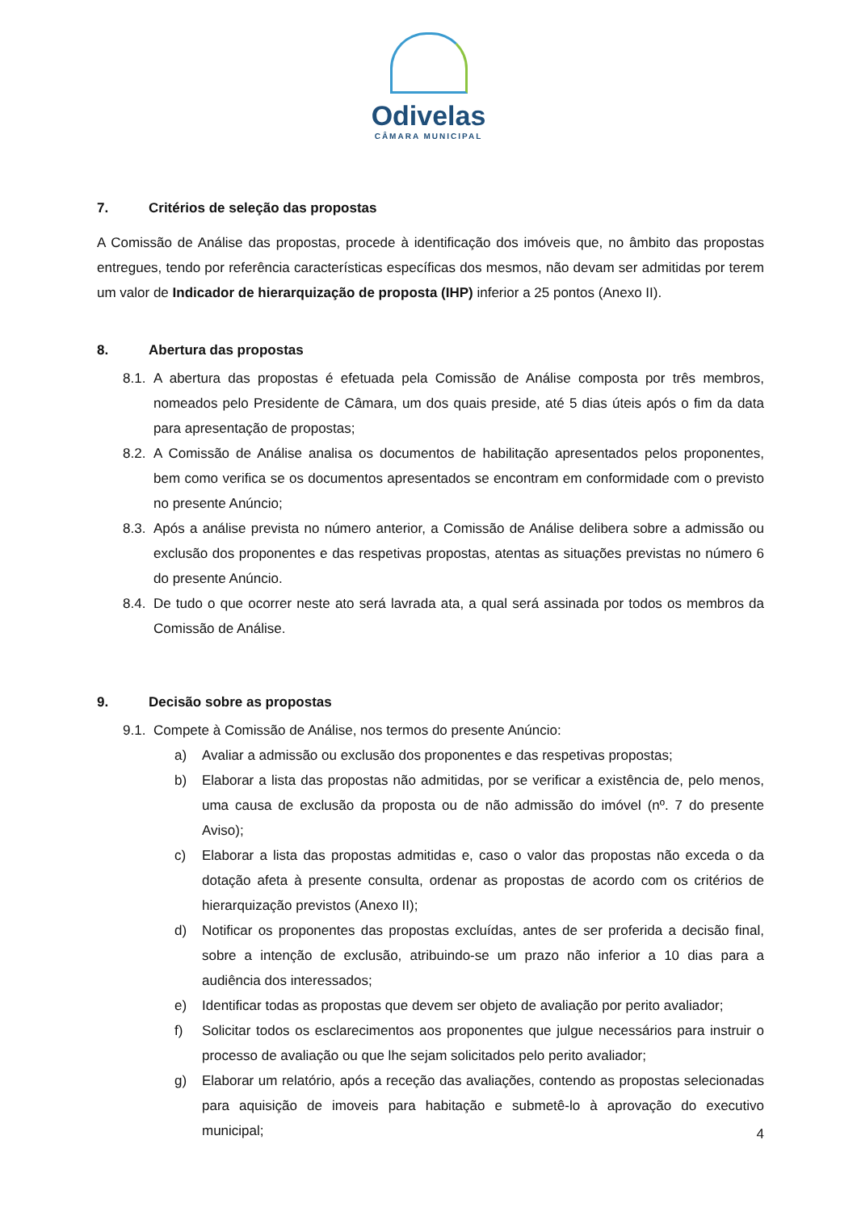Odivelas
CÂMARA MUNICIPAL
7. Critérios de seleção das propostas
A Comissão de Análise das propostas, procede à identificação dos imóveis que, no âmbito das propostas entregues, tendo por referência características específicas dos mesmos, não devam ser admitidas por terem um valor de Indicador de hierarquização de proposta (IHP) inferior a 25 pontos (Anexo II).
8. Abertura das propostas
8.1.
A abertura das propostas é efetuada pela Comissão de Análise composta por três membros, nomeados pelo Presidente de Câmara, um dos quais preside, até 5 dias úteis após o fim da data para apresentação de propostas;
8.2.
A Comissão de Análise analisa os documentos de habilitação apresentados pelos proponentes, bem como verifica se os documentos apresentados se encontram em conformidade com o previsto no presente Anúncio;
8.3.
Após a análise prevista no número anterior, a Comissão de Análise delibera sobre a admissão ou exclusão dos proponentes e das respetivas propostas, atentas as situações previstas no número 6 do presente Anúncio.
8.4.
De tudo o que ocorrer neste ato será lavrada ata, a qual será assinada por todos os membros da Comissão de Análise.
9. Decisão sobre as propostas
9.1.
Compete à Comissão de Análise, nos termos do presente Anúncio:
a) Avaliar a admissão ou exclusão dos proponentes e das respetivas propostas;
b) Elaborar a lista das propostas não admitidas, por se verificar a existência de, pelo menos, uma causa de exclusão da proposta ou de não admissão do imóvel (nº. 7 do presente Aviso);
c) Elaborar a lista das propostas admitidas e, caso o valor das propostas não exceda o da dotação afeta à presente consulta, ordenar as propostas de acordo com os critérios de hierarquização previstos (Anexo II);
d) Notificar os proponentes das propostas excluídas, antes de ser proferida a decisão final, sobre a intenção de exclusão, atribuindo-se um prazo não inferior a 10 dias para a audiência dos interessados;
e) Identificar todas as propostas que devem ser objeto de avaliação por perito avaliador;
f) Solicitar todos os esclarecimentos aos proponentes que julgue necessários para instruir o processo de avaliação ou que lhe sejam solicitados pelo perito avaliador;
g) Elaborar um relatório, após a receção das avaliações, contendo as propostas selecionadas para aquisição de imoveis para habitação e submetê-lo à aprovação do executivo municipal;
4